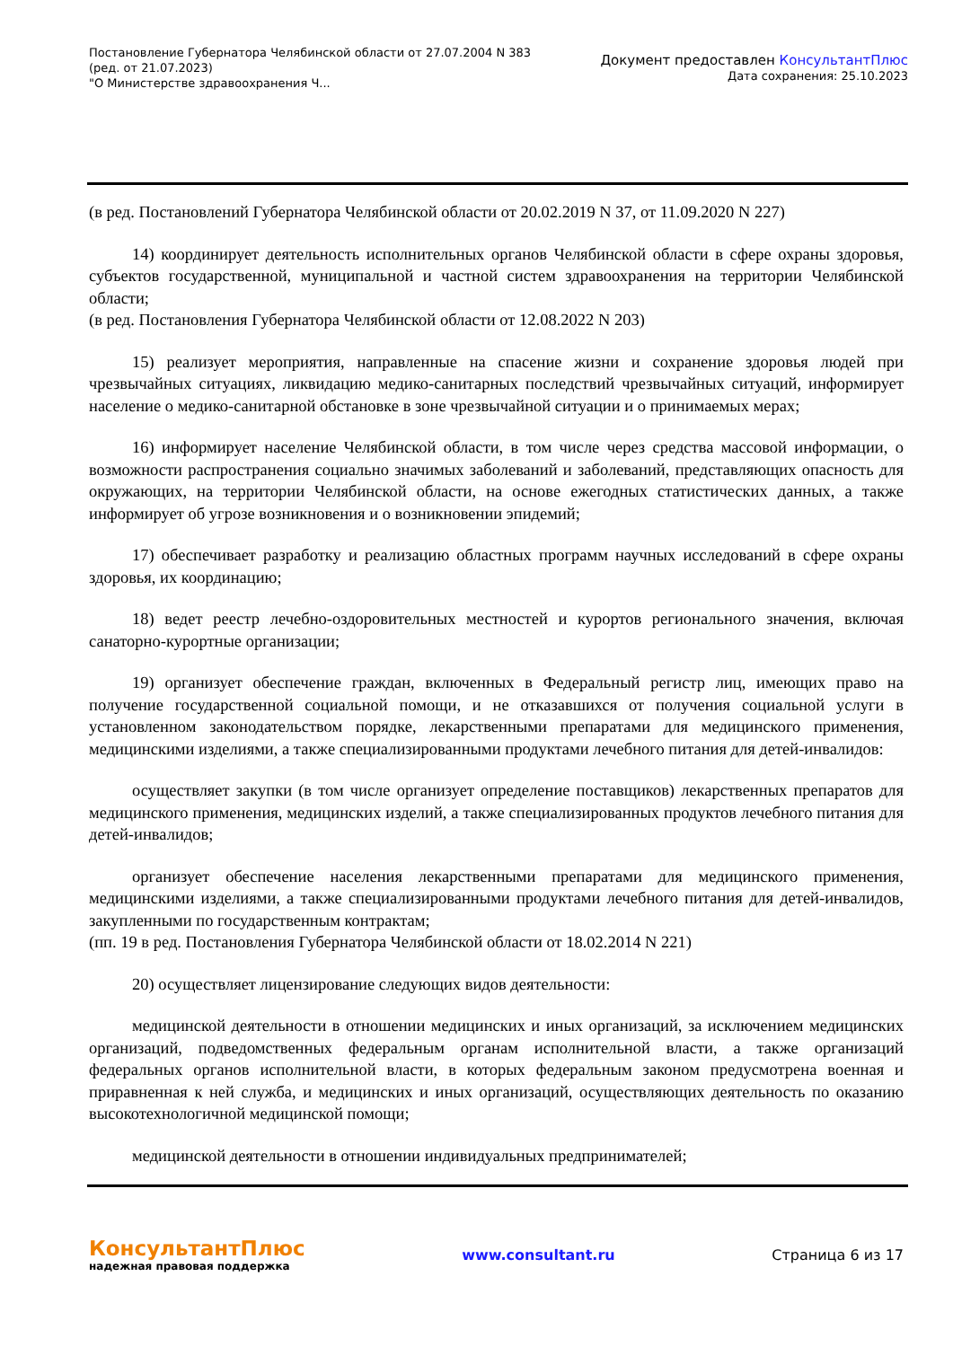Постановление Губернатора Челябинской области от 27.07.2004 N 383
(ред. от 21.07.2023)
"О Министерстве здравоохранения Ч...
Документ предоставлен КонсультантПлюс
Дата сохранения: 25.10.2023
(в ред. Постановлений Губернатора Челябинской области от 20.02.2019 N 37, от 11.09.2020 N 227)
14) координирует деятельность исполнительных органов Челябинской области в сфере охраны здоровья, субъектов государственной, муниципальной и частной систем здравоохранения на территории Челябинской области;
(в ред. Постановления Губернатора Челябинской области от 12.08.2022 N 203)
15) реализует мероприятия, направленные на спасение жизни и сохранение здоровья людей при чрезвычайных ситуациях, ликвидацию медико-санитарных последствий чрезвычайных ситуаций, информирует население о медико-санитарной обстановке в зоне чрезвычайной ситуации и о принимаемых мерах;
16) информирует население Челябинской области, в том числе через средства массовой информации, о возможности распространения социально значимых заболеваний и заболеваний, представляющих опасность для окружающих, на территории Челябинской области, на основе ежегодных статистических данных, а также информирует об угрозе возникновения и о возникновении эпидемий;
17) обеспечивает разработку и реализацию областных программ научных исследований в сфере охраны здоровья, их координацию;
18) ведет реестр лечебно-оздоровительных местностей и курортов регионального значения, включая санаторно-курортные организации;
19) организует обеспечение граждан, включенных в Федеральный регистр лиц, имеющих право на получение государственной социальной помощи, и не отказавшихся от получения социальной услуги в установленном законодательством порядке, лекарственными препаратами для медицинского применения, медицинскими изделиями, а также специализированными продуктами лечебного питания для детей-инвалидов:
осуществляет закупки (в том числе организует определение поставщиков) лекарственных препаратов для медицинского применения, медицинских изделий, а также специализированных продуктов лечебного питания для детей-инвалидов;
организует обеспечение населения лекарственными препаратами для медицинского применения, медицинскими изделиями, а также специализированными продуктами лечебного питания для детей-инвалидов, закупленными по государственным контрактам;
(пп. 19 в ред. Постановления Губернатора Челябинской области от 18.02.2014 N 221)
20) осуществляет лицензирование следующих видов деятельности:
медицинской деятельности в отношении медицинских и иных организаций, за исключением медицинских организаций, подведомственных федеральным органам исполнительной власти, а также организаций федеральных органов исполнительной власти, в которых федеральным законом предусмотрена военная и приравненная к ней служба, и медицинских и иных организаций, осуществляющих деятельность по оказанию высокотехнологичной медицинской помощи;
медицинской деятельности в отношении индивидуальных предпринимателей;
КонсультантПлюс
надежная правовая поддержка
www.consultant.ru Страница 6 из 17